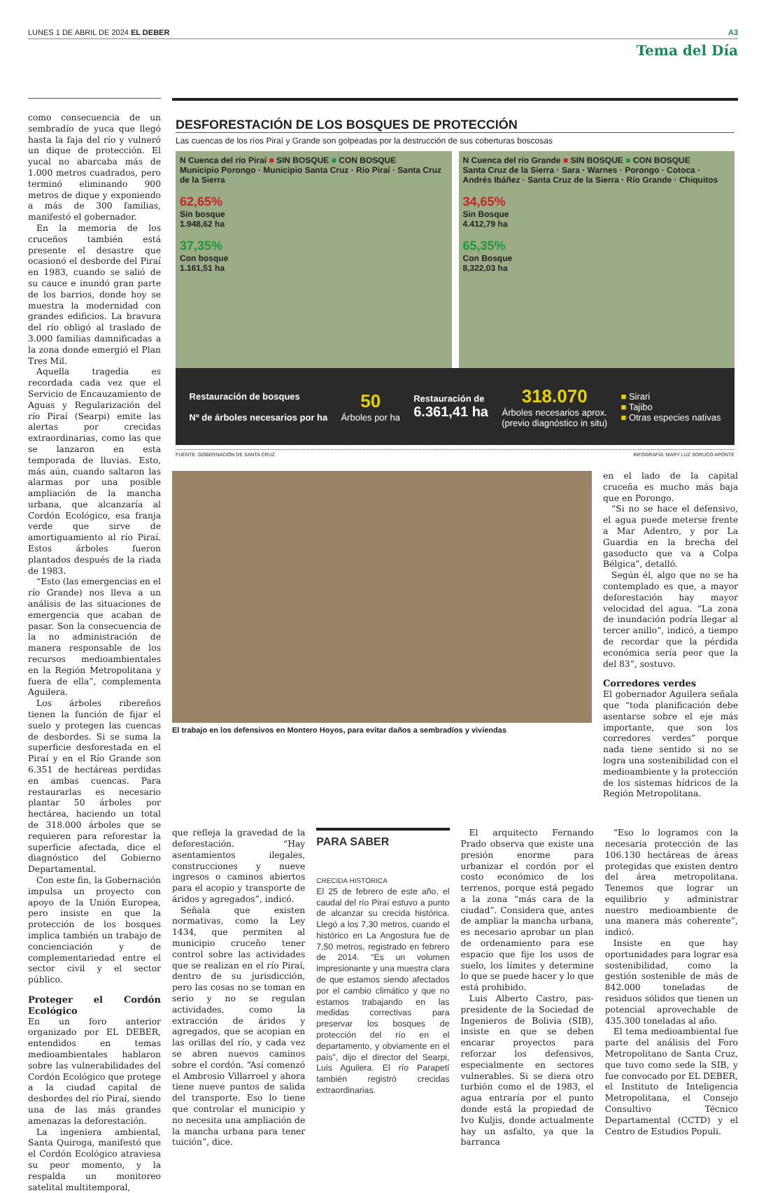LUNES 1 DE ABRIL DE 2024 EL DEBER A3
Tema del Día
como consecuencia de un sembradío de yuca que llegó hasta la faja del río y vulneró un dique de protección. El yucal no abarcaba más de 1.000 metros cuadrados, pero terminó eliminando 900 metros de dique y exponiendo a más de 300 familias, manifestó el gobernador.
En la memoria de los cruceños también está presente el desastre que ocasionó el desborde del Piraí en 1983, cuando se salió de su cauce e inundó gran parte de los barrios, donde hoy se muestra la modernidad con grandes edificios. La bravura del río obligó al traslado de 3.000 familias damnificadas a la zona donde emergió el Plan Tres Mil.
Aquella tragedia es recordada cada vez que el Servicio de Encauzamiento de Aguas y Regularización del río Piraí (Searpi) emite las alertas por crecidas extraordinarias, como las que se lanzaron en esta temporada de lluvias. Esto, más aún, cuando saltaron las alarmas por una posible ampliación de la mancha urbana, que alcanzaría al Cordón Ecológico, esa franja verde que sirve de amortiguamiento al río Piraí. Estos árboles fueron plantados después de la riada de 1983.
“Esto (las emergencias en el río Grande) nos lleva a un análisis de las situaciones de emergencia que acaban de pasar. Son la consecuencia de la no administración de manera responsable de los recursos medioambientales en la Región Metropolitana y fuera de ella”, complementa Aguilera.
Los árboles ribereños tienen la función de fijar el suelo y protegen las cuencas de desbordes. Si se suma la superficie desforestada en el Piraí y en el Río Grande son 6.351 de hectáreas perdidas en ambas cuencas. Para restaurarlas es necesario plantar 50 árboles por hectárea, haciendo un total de 318.000 árboles que se requieren para reforestar la superficie afectada, dice el diagnóstico del Gobierno Departamental.
Con este fin, la Gobernación impulsa un proyecto con apoyo de la Unión Europea, pero insiste en que la protección de los bosques implica también un trabajo de concienciación y de complementariedad entre el sector civil y el sector público.
Proteger el Cordón Ecológico
En un foro anterior organizado por EL DEBER, entendidos en temas medioambientales hablaron sobre las vulnerabilidades del Cordón Ecológico que protege a la ciudad capital de desbordes del río Piraí, siendo una de las más grandes amenazas la deforestación.
La ingeniera ambiental, Santa Quiroga, manifestó que el Cordón Ecológico atraviesa su peor momento, y la respalda un monitoreo satelital multitemporal,
DESFORESTACIÓN DE LOS BOSQUES DE PROTECCIÓN
Las cuencas de los ríos Piraí y Grande son golpeadas por la destrucción de sus coberturas boscosas
N Cuenca del río Piraí ■ SIN BOSQUE ■ CON BOSQUE
Municipio Porongo · Municipio Santa Cruz · Río Piraí · Santa Cruz de la Sierra
62,65%
Sin bosque
1.948,62 ha
37,35%
Con bosque
1.161,51 ha
N Cuenca del río Grande ■ SIN BOSQUE ■ CON BOSQUE
Santa Cruz de la Sierra · Sara · Warnes · Porongo · Cotoca · Andrés Ibáñez · Santa Cruz de la Sierra · Río Grande · Chiquitos
34,65%
Sin Bosque
4.412,79 ha
65,35%
Con Bosque
8,322,03 ha
Restauración de bosques
Nº de árboles necesarios por ha
50
Árboles por ha
Restauración de
6.361,41 ha
318.070
Árboles necesarios aprox.
(previo diagnóstico in situ)
■ Sirari
■ Tajibo
■ Otras especies nativas
FUENTE: GOBERNACIÓN DE SANTA CRUZ INFOGRAFÍA: MARY LUZ SORUCO APONTE
El trabajo en los defensivos en Montero Hoyos, para evitar daños a sembradíos y viviendas
en el lado de la capital cruceña es mucho más baja que en Porongo.
“Si no se hace el defensivo, el agua puede meterse frente a Mar Adentro, y por La Guardia en la brecha del gasoducto que va a Colpa Bélgica”, detalló.
Según él, algo que no se ha contemplado es que, a mayor deforestación hay mayor velocidad del agua. “La zona de inundación podría llegar al tercer anillo”, indicó, a tiempo de recordar que la pérdida económica sería peor que la del 83”, sostuvo.
Corredores verdes
El gobernador Aguilera señala que “toda planificación debe asentarse sobre el eje más importante, que son los corredores verdes” porque nada tiene sentido si no se logra una sostenibilidad con el medioambiente y la protección de los sistemas hídricos de la Región Metropolitana.
que refleja la gravedad de la deforestación. “Hay asentamientos ilegales, construcciones y nueve ingresos o caminos abiertos para el acopio y transporte de áridos y agregados”, indicó.
Señala que existen normativas, como la Ley 1434, que permiten al municipio cruceño tener control sobre las actividades que se realizan en el río Piraí, dentro de su jurisdicción, pero las cosas no se toman en serio y no se regulan actividades, como la extracción de áridos y agregados, que se acopian en las orillas del río, y cada vez se abren nuevos caminos sobre el cordón. “Así comenzó el Ambrosio Villarroel y ahora tiene nueve puntos de salida del transporte. Eso lo tiene que controlar el municipio y no necesita una ampliación de la mancha urbana para tener tuición”, dice.
PARA SABER
CRECIDA HISTÓRICA
El 25 de febrero de este año, el caudal del río Piraí estuvo a punto de alcanzar su crecida histórica. Llegó a los 7,30 metros, cuando el histórico en La Angostura fue de 7,50 metros, registrado en febrero de 2014. “Es un volumen impresionante y una muestra clara de que estamos siendo afectados por el cambio climático y que no estamos trabajando en las medidas correctivas para preservar los bosques de protección del río en el departamento, y obviamente en el país”, dijo el director del Searpi, Luis Aguilera. El río Parapetí también registró crecidas extraordinarias.
El arquitecto Fernando Prado observa que existe una presión enorme para urbanizar el cordón por el costo económico de los terrenos, porque está pegado a la zona “más cara de la ciudad”. Considera que, antes de ampliar la mancha urbana, es necesario aprobar un plan de ordenamiento para ese espacio que fije los usos de suelo, los límites y determine lo que se puede hacer y lo que está prohibido.
Luis Alberto Castro, pas-presidente de la Sociedad de Ingenieros de Bolivia (SIB), insiste en que se deben encarar proyectos para reforzar los defensivos, especialmente en sectores vulnerables. Si se diera otro turbión como el de 1983, el agua entraría por el punto donde está la propiedad de Ivo Kuljis, donde actualmente hay un asfalto, ya que la barranca
“Eso lo logramos con la necesaria protección de las 106.130 hectáreas de áreas protegidas que existen dentro del área metropolitana. Tenemos que lograr un equilibrio y administrar nuestro medioambiente de una manera más coherente”, indicó.
Insiste en que hay oportunidades para lograr esa sostenibilidad, como la gestión sostenible de más de 842.000 toneladas de residuos sólidos que tienen un potencial aprovechable de 435.300 toneladas al año.
El tema medioambiental fue parte del análisis del Foro Metropolitano de Santa Cruz, que tuvo como sede la SIB, y fue convocado por EL DEBER, el Instituto de Inteligencia Metropolitana, el Consejo Consultivo Técnico Departamental (CCTD) y el Centro de Estudios Populi.